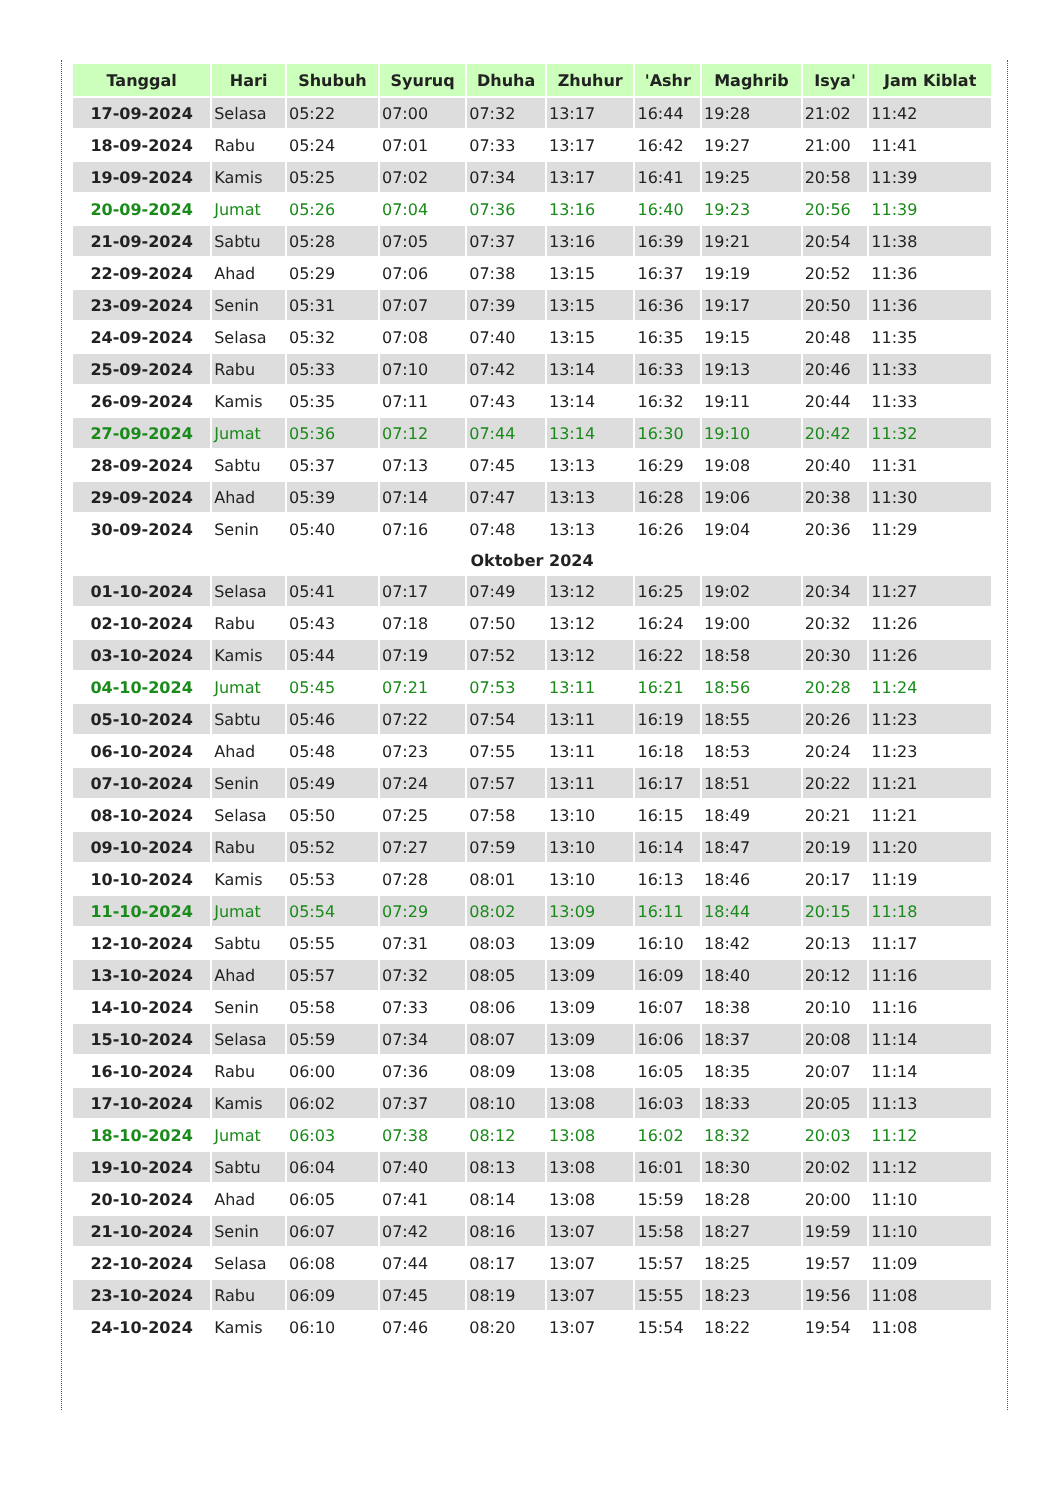| Tanggal | Hari | Shubuh | Syuruq | Dhuha | Zhuhur | 'Ashr | Maghrib | Isya' | Jam Kiblat |
| --- | --- | --- | --- | --- | --- | --- | --- | --- | --- |
| 17-09-2024 | Selasa | 05:22 | 07:00 | 07:32 | 13:17 | 16:44 | 19:28 | 21:02 | 11:42 |
| 18-09-2024 | Rabu | 05:24 | 07:01 | 07:33 | 13:17 | 16:42 | 19:27 | 21:00 | 11:41 |
| 19-09-2024 | Kamis | 05:25 | 07:02 | 07:34 | 13:17 | 16:41 | 19:25 | 20:58 | 11:39 |
| 20-09-2024 | Jumat | 05:26 | 07:04 | 07:36 | 13:16 | 16:40 | 19:23 | 20:56 | 11:39 |
| 21-09-2024 | Sabtu | 05:28 | 07:05 | 07:37 | 13:16 | 16:39 | 19:21 | 20:54 | 11:38 |
| 22-09-2024 | Ahad | 05:29 | 07:06 | 07:38 | 13:15 | 16:37 | 19:19 | 20:52 | 11:36 |
| 23-09-2024 | Senin | 05:31 | 07:07 | 07:39 | 13:15 | 16:36 | 19:17 | 20:50 | 11:36 |
| 24-09-2024 | Selasa | 05:32 | 07:08 | 07:40 | 13:15 | 16:35 | 19:15 | 20:48 | 11:35 |
| 25-09-2024 | Rabu | 05:33 | 07:10 | 07:42 | 13:14 | 16:33 | 19:13 | 20:46 | 11:33 |
| 26-09-2024 | Kamis | 05:35 | 07:11 | 07:43 | 13:14 | 16:32 | 19:11 | 20:44 | 11:33 |
| 27-09-2024 | Jumat | 05:36 | 07:12 | 07:44 | 13:14 | 16:30 | 19:10 | 20:42 | 11:32 |
| 28-09-2024 | Sabtu | 05:37 | 07:13 | 07:45 | 13:13 | 16:29 | 19:08 | 20:40 | 11:31 |
| 29-09-2024 | Ahad | 05:39 | 07:14 | 07:47 | 13:13 | 16:28 | 19:06 | 20:38 | 11:30 |
| 30-09-2024 | Senin | 05:40 | 07:16 | 07:48 | 13:13 | 16:26 | 19:04 | 20:36 | 11:29 |
| Oktober 2024 | | | | | | | | | |
| 01-10-2024 | Selasa | 05:41 | 07:17 | 07:49 | 13:12 | 16:25 | 19:02 | 20:34 | 11:27 |
| 02-10-2024 | Rabu | 05:43 | 07:18 | 07:50 | 13:12 | 16:24 | 19:00 | 20:32 | 11:26 |
| 03-10-2024 | Kamis | 05:44 | 07:19 | 07:52 | 13:12 | 16:22 | 18:58 | 20:30 | 11:26 |
| 04-10-2024 | Jumat | 05:45 | 07:21 | 07:53 | 13:11 | 16:21 | 18:56 | 20:28 | 11:24 |
| 05-10-2024 | Sabtu | 05:46 | 07:22 | 07:54 | 13:11 | 16:19 | 18:55 | 20:26 | 11:23 |
| 06-10-2024 | Ahad | 05:48 | 07:23 | 07:55 | 13:11 | 16:18 | 18:53 | 20:24 | 11:23 |
| 07-10-2024 | Senin | 05:49 | 07:24 | 07:57 | 13:11 | 16:17 | 18:51 | 20:22 | 11:21 |
| 08-10-2024 | Selasa | 05:50 | 07:25 | 07:58 | 13:10 | 16:15 | 18:49 | 20:21 | 11:21 |
| 09-10-2024 | Rabu | 05:52 | 07:27 | 07:59 | 13:10 | 16:14 | 18:47 | 20:19 | 11:20 |
| 10-10-2024 | Kamis | 05:53 | 07:28 | 08:01 | 13:10 | 16:13 | 18:46 | 20:17 | 11:19 |
| 11-10-2024 | Jumat | 05:54 | 07:29 | 08:02 | 13:09 | 16:11 | 18:44 | 20:15 | 11:18 |
| 12-10-2024 | Sabtu | 05:55 | 07:31 | 08:03 | 13:09 | 16:10 | 18:42 | 20:13 | 11:17 |
| 13-10-2024 | Ahad | 05:57 | 07:32 | 08:05 | 13:09 | 16:09 | 18:40 | 20:12 | 11:16 |
| 14-10-2024 | Senin | 05:58 | 07:33 | 08:06 | 13:09 | 16:07 | 18:38 | 20:10 | 11:16 |
| 15-10-2024 | Selasa | 05:59 | 07:34 | 08:07 | 13:09 | 16:06 | 18:37 | 20:08 | 11:14 |
| 16-10-2024 | Rabu | 06:00 | 07:36 | 08:09 | 13:08 | 16:05 | 18:35 | 20:07 | 11:14 |
| 17-10-2024 | Kamis | 06:02 | 07:37 | 08:10 | 13:08 | 16:03 | 18:33 | 20:05 | 11:13 |
| 18-10-2024 | Jumat | 06:03 | 07:38 | 08:12 | 13:08 | 16:02 | 18:32 | 20:03 | 11:12 |
| 19-10-2024 | Sabtu | 06:04 | 07:40 | 08:13 | 13:08 | 16:01 | 18:30 | 20:02 | 11:12 |
| 20-10-2024 | Ahad | 06:05 | 07:41 | 08:14 | 13:08 | 15:59 | 18:28 | 20:00 | 11:10 |
| 21-10-2024 | Senin | 06:07 | 07:42 | 08:16 | 13:07 | 15:58 | 18:27 | 19:59 | 11:10 |
| 22-10-2024 | Selasa | 06:08 | 07:44 | 08:17 | 13:07 | 15:57 | 18:25 | 19:57 | 11:09 |
| 23-10-2024 | Rabu | 06:09 | 07:45 | 08:19 | 13:07 | 15:55 | 18:23 | 19:56 | 11:08 |
| 24-10-2024 | Kamis | 06:10 | 07:46 | 08:20 | 13:07 | 15:54 | 18:22 | 19:54 | 11:08 |